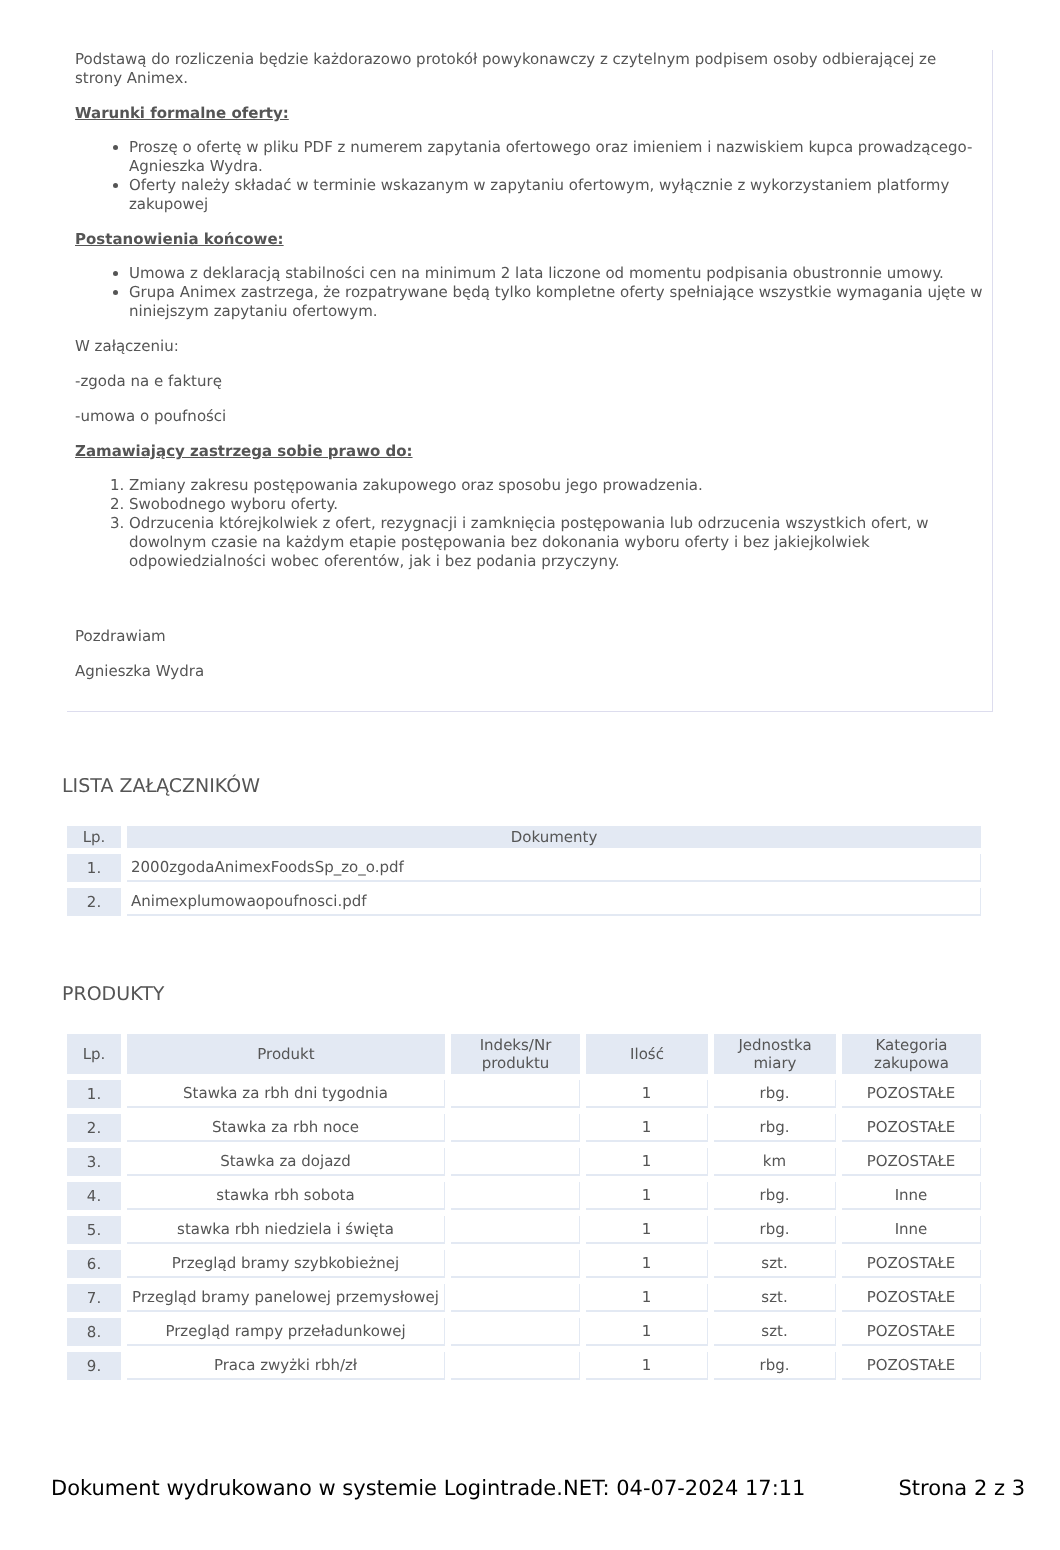Podstawą do rozliczenia będzie każdorazowo protokół powykonawczy z czytelnym podpisem osoby odbierającej ze strony Animex.
Warunki formalne oferty:
Proszę o ofertę w pliku PDF z numerem zapytania ofertowego oraz imieniem i nazwiskiem kupca prowadzącego- Agnieszka Wydra.
Oferty należy składać w terminie wskazanym w zapytaniu ofertowym, wyłącznie z wykorzystaniem platformy zakupowej
Postanowienia końcowe:
Umowa z deklaracją stabilności cen na minimum 2 lata liczone od momentu podpisania obustronnie umowy.
Grupa Animex zastrzega, że rozpatrywane będą tylko kompletne oferty spełniające wszystkie wymagania ujęte w niniejszym zapytaniu ofertowym.
W załączeniu:
-zgoda na e fakturę
-umowa o poufności
Zamawiający zastrzega sobie prawo do:
1. Zmiany zakresu postępowania zakupowego oraz sposobu jego prowadzenia.
2. Swobodnego wyboru oferty.
3. Odrzucenia którejkolwiek z ofert, rezygnacji i zamknięcia postępowania lub odrzucenia wszystkich ofert, w dowolnym czasie na każdym etapie postępowania bez dokonania wyboru oferty i bez jakiejkolwiek odpowiedzialności wobec oferentów, jak i bez podania przyczyny.
Pozdrawiam
Agnieszka Wydra
LISTA ZAŁĄCZNIKÓW
| Lp. | Dokumenty |
| --- | --- |
| 1. | 2000zgodaAnimexFoodsSp_zo_o.pdf |
| 2. | Animexplumowaopoufnosci.pdf |
PRODUKTY
| Lp. | Produkt | Indeks/Nr produktu | Ilość | Jednostka miary | Kategoria zakupowa |
| --- | --- | --- | --- | --- | --- |
| 1. | Stawka za rbh dni tygodnia | | 1 | rbg. | POZOSTAŁE |
| 2. | Stawka za rbh noce | | 1 | rbg. | POZOSTAŁE |
| 3. | Stawka za dojazd | | 1 | km | POZOSTAŁE |
| 4. | stawka rbh sobota | | 1 | rbg. | Inne |
| 5. | stawka rbh niedziela i święta | | 1 | rbg. | Inne |
| 6. | Przegląd bramy szybkobieżnej | | 1 | szt. | POZOSTAŁE |
| 7. | Przegląd bramy panelowej przemysłowej | | 1 | szt. | POZOSTAŁE |
| 8. | Przegląd rampy przeładunkowej | | 1 | szt. | POZOSTAŁE |
| 9. | Praca zwyżki rbh/zł | | 1 | rbg. | POZOSTAŁE |
Dokument wydrukowano w systemie Logintrade.NET: 04-07-2024 17:11 Strona 2 z 3